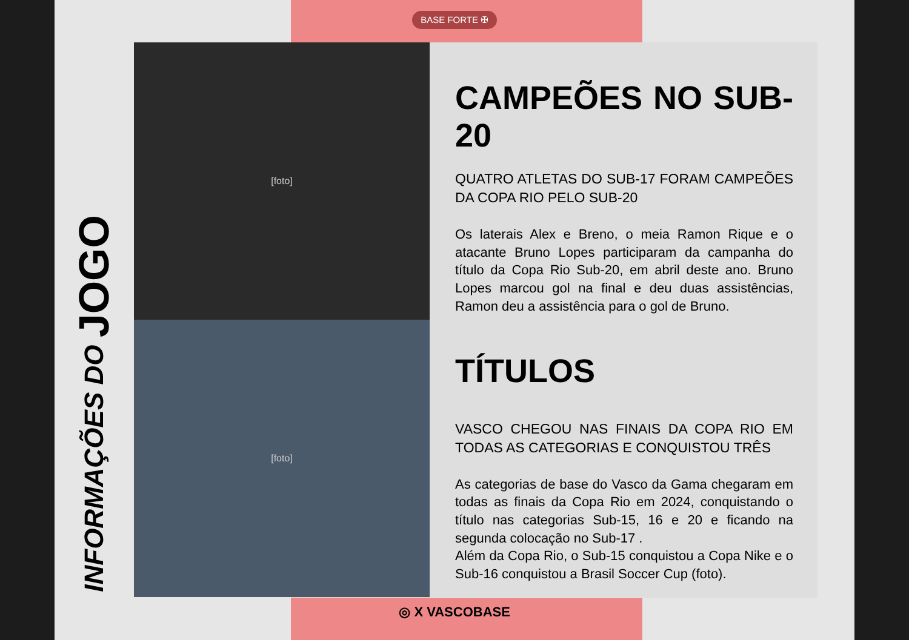BASE FORTE ✠
INFORMAÇÕES DO JOGO
[foto]
[foto]
CAMPEÕES NO SUB-20
QUATRO ATLETAS DO SUB-17 FORAM CAMPEÕES DA COPA RIO PELO SUB-20
Os laterais Alex e Breno, o meia Ramon Rique e o atacante Bruno Lopes participaram da campanha do título da Copa Rio Sub-20, em abril deste ano. Bruno Lopes marcou gol na final e deu duas assistências, Ramon deu a assistência para o gol de Bruno.
TÍTULOS
VASCO CHEGOU NAS FINAIS DA COPA RIO EM TODAS AS CATEGORIAS E CONQUISTOU TRÊS
As categorias de base do Vasco da Gama chegaram em todas as finais da Copa Rio em 2024, conquistando o título nas categorias Sub-15, 16 e 20 e ficando na segunda colocação no Sub-17 .
Além da Copa Rio, o Sub-15 conquistou a Copa Nike e o Sub-16 conquistou a Brasil Soccer Cup (foto).
◎ X VASCOBASE